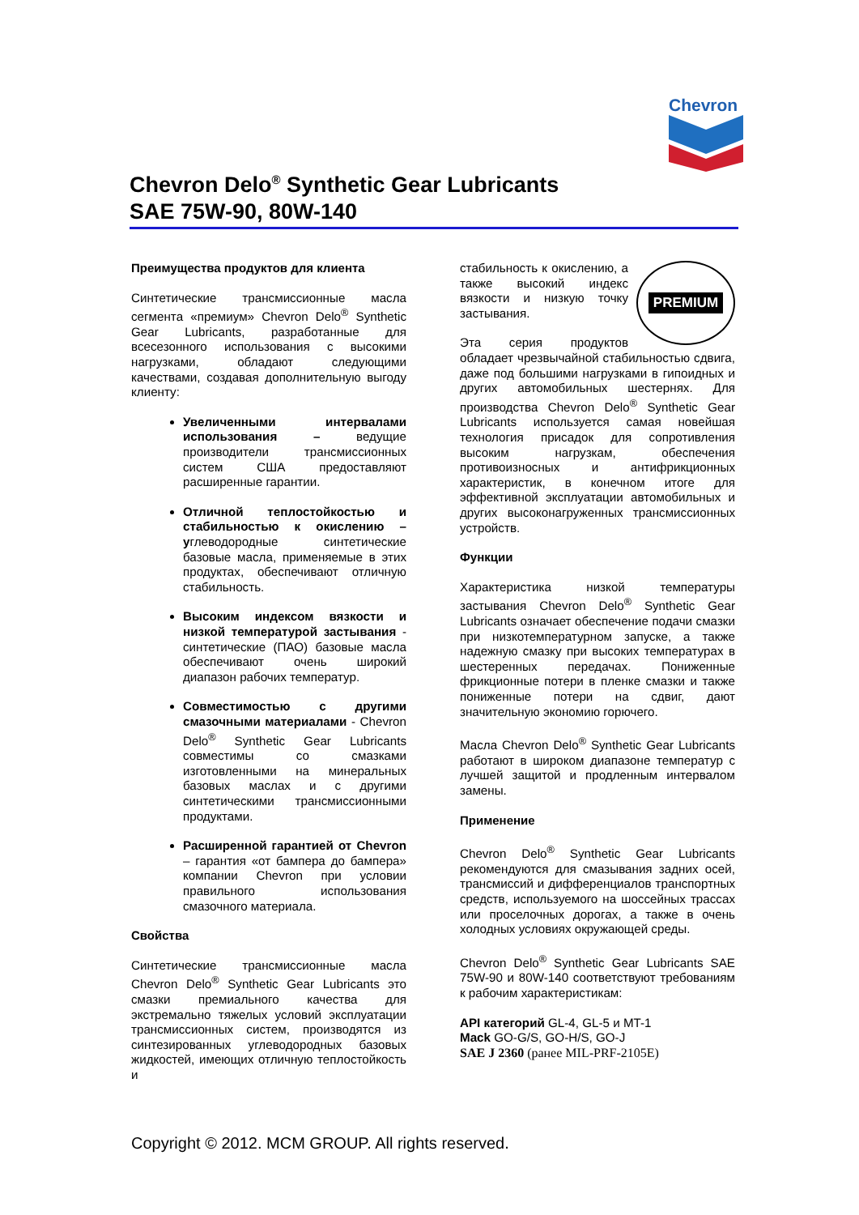Chevron
Chevron Delo<sup>®</sup> Synthetic Gear Lubricants
SAE 75W-90, 80W-140
Преимущества продуктов для клиента
Синтетические трансмиссионные масла сегмента «премиум» Chevron Delo<sup>®</sup> Synthetic Gear Lubricants, разработанные для всесезонного использования с высокими нагрузками, обладают следующими качествами, создавая дополнительную выгоду клиенту:
Увеличенными интервалами использования – ведущие производители трансмиссионных систем США предоставляют расширенные гарантии.
Отличной теплостойкостью и стабильностью к окислению – углеводородные синтетические базовые масла, применяемые в этих продуктах, обеспечивают отличную стабильность.
Высоким индексом вязкости и низкой температурой застывания - синтетические (ПАО) базовые масла обеспечивают очень широкий диапазон рабочих температур.
Совместимостью с другими смазочными материалами - Chevron Delo<sup>®</sup> Synthetic Gear Lubricants совместимы со смазками изготовленными на минеральных базовых маслах и с другими синтетическими трансмиссионными продуктами.
Расширенной гарантией от Chevron – гарантия «от бампера до бампера» компании Chevron при условии правильного использования смазочного материала.
Свойства
Синтетические трансмиссионные масла Chevron Delo<sup>®</sup> Synthetic Gear Lubricants это смазки премиального качества для экстремально тяжелых условий эксплуатации трансмиссионных систем, производятся из синтезированных углеводородных базовых жидкостей, имеющих отличную теплостойкость и
PREMIUM
стабильность к окислению, а также высокий индекс вязкости и низкую точку застывания.
Эта серия продуктов обладает чрезвычайной стабильностью сдвига, даже под большими нагрузками в гипоидных и других автомобильных шестернях. Для производства Chevron Delo<sup>®</sup> Synthetic Gear Lubricants используется самая новейшая технология присадок для сопротивления высоким нагрузкам, обеспечения противоизносных и антифрикционных характеристик, в конечном итоге для эффективной эксплуатации автомобильных и других высоконагруженных трансмиссионных устройств.
Функции
Характеристика низкой температуры застывания Chevron Delo<sup>®</sup> Synthetic Gear Lubricants означает обеспечение подачи смазки при низкотемпературном запуске, а также надежную смазку при высоких температурах в шестеренных передачах. Пониженные фрикционные потери в пленке смазки и также пониженные потери на сдвиг, дают значительную экономию горючего.
Масла Chevron Delo<sup>®</sup> Synthetic Gear Lubricants работают в широком диапазоне температур с лучшей защитой и продленным интервалом замены.
Применение
Chevron Delo<sup>®</sup> Synthetic Gear Lubricants рекомендуются для смазывания задних осей, трансмиссий и дифференциалов транспортных средств, используемого на шоссейных трассах или проселочных дорогах, а также в очень холодных условиях окружающей среды.
Chevron Delo<sup>®</sup> Synthetic Gear Lubricants SAE 75W-90 и 80W-140 соответствуют требованиям к рабочим характеристикам:
API категорий GL-4, GL-5 и MT-1
Mack GO-G/S, GO-H/S, GO-J
SAE J 2360 (ранее MIL-PRF-2105E)
Copyright © 2012. MCM GROUP. All rights reserved.